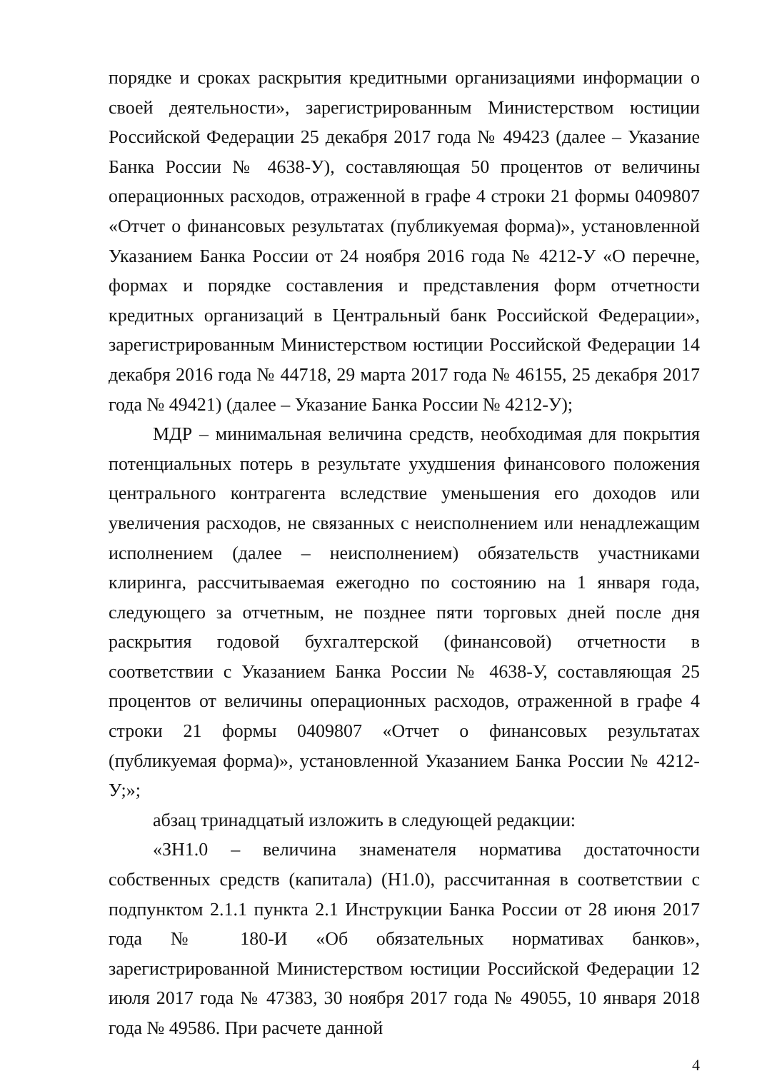порядке и сроках раскрытия кредитными организациями информации о своей деятельности», зарегистрированным Министерством юстиции Российской Федерации 25 декабря 2017 года № 49423 (далее – Указание Банка России № 4638-У), составляющая 50 процентов от величины операционных расходов, отраженной в графе 4 строки 21 формы 0409807 «Отчет о финансовых результатах (публикуемая форма)», установленной Указанием Банка России от 24 ноября 2016 года № 4212-У «О перечне, формах и порядке составления и представления форм отчетности кредитных организаций в Центральный банк Российской Федерации», зарегистрированным Министерством юстиции Российской Федерации 14 декабря 2016 года № 44718, 29 марта 2017 года № 46155, 25 декабря 2017 года № 49421) (далее – Указание Банка России № 4212-У);
МДР – минимальная величина средств, необходимая для покрытия потенциальных потерь в результате ухудшения финансового положения центрального контрагента вследствие уменьшения его доходов или увеличения расходов, не связанных с неисполнением или ненадлежащим исполнением (далее – неисполнением) обязательств участниками клиринга, рассчитываемая ежегодно по состоянию на 1 января года, следующего за отчетным, не позднее пяти торговых дней после дня раскрытия годовой бухгалтерской (финансовой) отчетности в соответствии с Указанием Банка России № 4638-У, составляющая 25 процентов от величины операционных расходов, отраженной в графе 4 строки 21 формы 0409807 «Отчет о финансовых результатах (публикуемая форма)», установленной Указанием Банка России № 4212-У;»;
абзац тринадцатый изложить в следующей редакции:
«ЗН1.0 – величина знаменателя норматива достаточности собственных средств (капитала) (Н1.0), рассчитанная в соответствии с подпунктом 2.1.1 пункта 2.1 Инструкции Банка России от 28 июня 2017 года № 180-И «Об обязательных нормативах банков», зарегистрированной Министерством юстиции Российской Федерации 12 июля 2017 года № 47383, 30 ноября 2017 года № 49055, 10 января 2018 года № 49586. При расчете данной
4